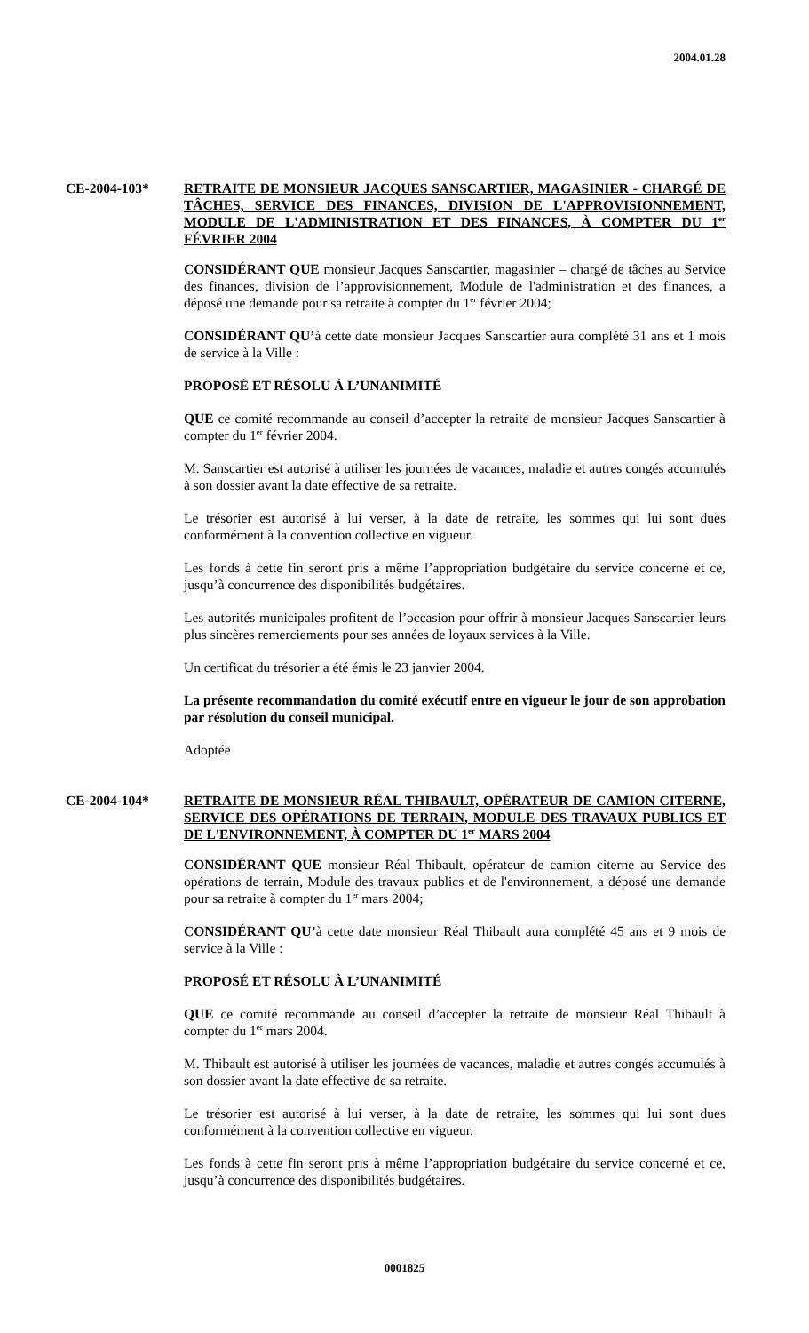2004.01.28
CE-2004-103* RETRAITE DE MONSIEUR JACQUES SANSCARTIER, MAGASINIER - CHARGÉ DE TÂCHES, SERVICE DES FINANCES, DIVISION DE L'APPROVISIONNEMENT, MODULE DE L'ADMINISTRATION ET DES FINANCES, À COMPTER DU 1<sup>er</sup> FÉVRIER 2004
CONSIDÉRANT QUE monsieur Jacques Sanscartier, magasinier – chargé de tâches au Service des finances, division de l’approvisionnement, Module de l'administration et des finances, a déposé une demande pour sa retraite à compter du 1<sup>er</sup> février 2004;
CONSIDÉRANT QU’à cette date monsieur Jacques Sanscartier aura complété 31 ans et 1 mois de service à la Ville :
PROPOSÉ ET RÉSOLU À L’UNANIMITÉ
QUE ce comité recommande au conseil d’accepter la retraite de monsieur Jacques Sanscartier à compter du 1<sup>er</sup> février 2004.
M. Sanscartier est autorisé à utiliser les journées de vacances, maladie et autres congés accumulés à son dossier avant la date effective de sa retraite.
Le trésorier est autorisé à lui verser, à la date de retraite, les sommes qui lui sont dues conformément à la convention collective en vigueur.
Les fonds à cette fin seront pris à même l’appropriation budgétaire du service concerné et ce, jusqu’à concurrence des disponibilités budgétaires.
Les autorités municipales profitent de l’occasion pour offrir à monsieur Jacques Sanscartier leurs plus sincères remerciements pour ses années de loyaux services à la Ville.
Un certificat du trésorier a été émis le 23 janvier 2004.
La présente recommandation du comité exécutif entre en vigueur le jour de son approbation par résolution du conseil municipal.
Adoptée
CE-2004-104* RETRAITE DE MONSIEUR RÉAL THIBAULT, OPÉRATEUR DE CAMION CITERNE, SERVICE DES OPÉRATIONS DE TERRAIN, MODULE DES TRAVAUX PUBLICS ET DE L'ENVIRONNEMENT, À COMPTER DU 1<sup>er</sup> MARS 2004
CONSIDÉRANT QUE monsieur Réal Thibault, opérateur de camion citerne au Service des opérations de terrain, Module des travaux publics et de l'environnement, a déposé une demande pour sa retraite à compter du 1<sup>er</sup> mars 2004;
CONSIDÉRANT QU’à cette date monsieur Réal Thibault aura complété 45 ans et 9 mois de service à la Ville :
PROPOSÉ ET RÉSOLU À L’UNANIMITÉ
QUE ce comité recommande au conseil d’accepter la retraite de monsieur Réal Thibault à compter du 1<sup>er</sup> mars 2004.
M. Thibault est autorisé à utiliser les journées de vacances, maladie et autres congés accumulés à son dossier avant la date effective de sa retraite.
Le trésorier est autorisé à lui verser, à la date de retraite, les sommes qui lui sont dues conformément à la convention collective en vigueur.
Les fonds à cette fin seront pris à même l’appropriation budgétaire du service concerné et ce, jusqu’à concurrence des disponibilités budgétaires.
0001825